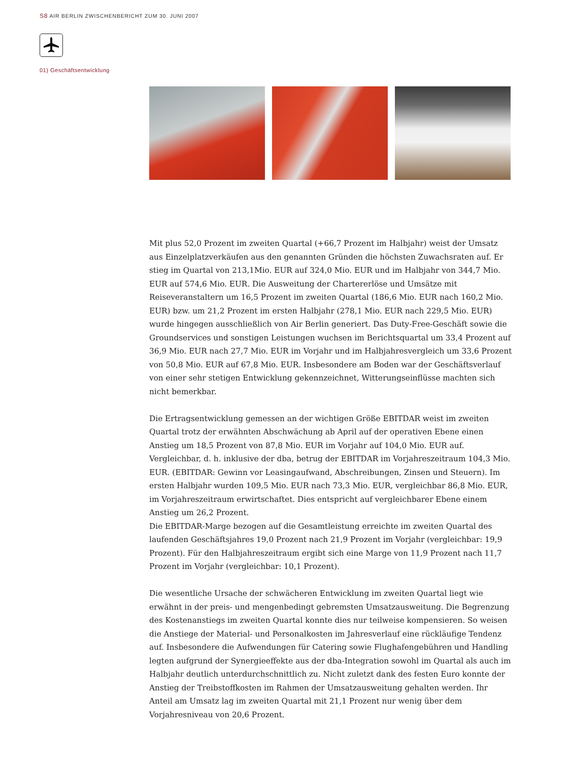S8 AIR BERLIN ZWISCHENBERICHT ZUM 30. JUNI 2007
01) Geschäftsentwicklung
Mit plus 52,0 Prozent im zweiten Quartal (+66,7 Prozent im Halbjahr) weist der Umsatz aus Einzelplatzverkäufen aus den genannten Gründen die höchsten Zuwachsraten auf. Er stieg im Quartal von 213,1Mio. EUR auf 324,0 Mio. EUR und im Halbjahr von 344,7 Mio. EUR auf 574,6 Mio. EUR. Die Ausweitung der Chartererlöse und Umsätze mit Reiseveranstaltern um 16,5 Prozent im zweiten Quartal (186,6 Mio. EUR nach 160,2 Mio. EUR) bzw. um 21,2 Prozent im ersten Halbjahr (278,1 Mio. EUR nach 229,5 Mio. EUR) wurde hingegen ausschließlich von Air Berlin generiert. Das Duty-Free-Geschäft sowie die Groundservices und sonstigen Leistungen wuchsen im Berichtsquartal um 33,4 Prozent auf 36,9 Mio. EUR nach 27,7 Mio. EUR im Vorjahr und im Halbjahresvergleich um 33,6 Prozent von 50,8 Mio. EUR auf 67,8 Mio. EUR. Insbesondere am Boden war der Geschäftsverlauf von einer sehr stetigen Entwicklung gekennzeichnet, Witterungseinflüsse machten sich nicht bemerkbar.
Die Ertragsentwicklung gemessen an der wichtigen Größe EBITDAR weist im zweiten Quartal trotz der erwähnten Abschwächung ab April auf der operativen Ebene einen Anstieg um 18,5 Prozent von 87,8 Mio. EUR im Vorjahr auf 104,0 Mio. EUR auf. Vergleichbar, d. h. inklusive der dba, betrug der EBITDAR im Vorjahreszeitraum 104,3 Mio. EUR. (EBITDAR: Gewinn vor Leasingaufwand, Abschreibungen, Zinsen und Steuern). Im ersten Halbjahr wurden 109,5 Mio. EUR nach 73,3 Mio. EUR, vergleichbar 86,8 Mio. EUR, im Vorjahreszeitraum erwirtschaftet. Dies entspricht auf vergleichbarer Ebene einem Anstieg um 26,2 Prozent.
Die EBITDAR-Marge bezogen auf die Gesamtleistung erreichte im zweiten Quartal des laufenden Geschäftsjahres 19,0 Prozent nach 21,9 Prozent im Vorjahr (vergleichbar: 19,9 Prozent). Für den Halbjahreszeitraum ergibt sich eine Marge von 11,9 Prozent nach 11,7 Prozent im Vorjahr (vergleichbar: 10,1 Prozent).
Die wesentliche Ursache der schwächeren Entwicklung im zweiten Quartal liegt wie erwähnt in der preis- und mengenbedingt gebremsten Umsatzausweitung. Die Begrenzung des Kostenanstiegs im zweiten Quartal konnte dies nur teilweise kompensieren. So weisen die Anstiege der Material- und Personalkosten im Jahresverlauf eine rückläufige Tendenz auf. Insbesondere die Aufwendungen für Catering sowie Flughafengebühren und Handling legten aufgrund der Synergieeffekte aus der dba-Integration sowohl im Quartal als auch im Halbjahr deutlich unterdurchschnittlich zu. Nicht zuletzt dank des festen Euro konnte der Anstieg der Treibstoffkosten im Rahmen der Umsatzausweitung gehalten werden. Ihr Anteil am Umsatz lag im zweiten Quartal mit 21,1 Prozent nur wenig über dem Vorjahresniveau von 20,6 Prozent.